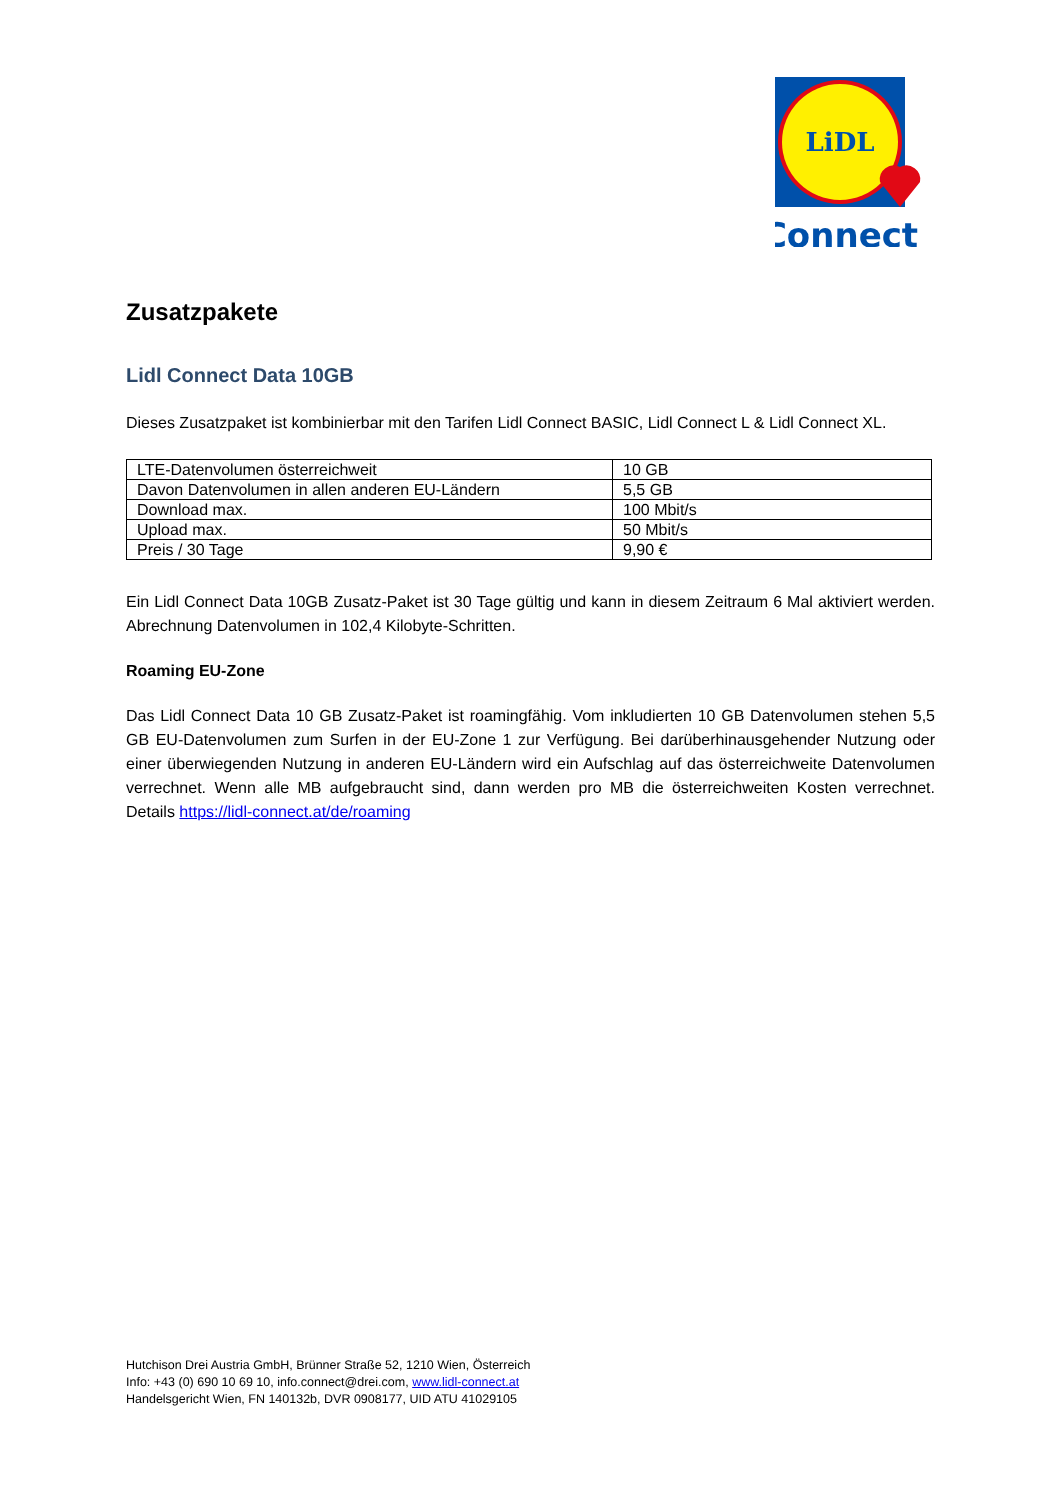LiDL
Connect
Zusatzpakete
Lidl Connect Data 10GB
Dieses Zusatzpaket ist kombinierbar mit den Tarifen Lidl Connect BASIC, Lidl Connect L & Lidl Connect XL.
| LTE-Datenvolumen österreichweit | 10 GB |
| Davon Datenvolumen in allen anderen EU-Ländern | 5,5 GB |
| Download max. | 100 Mbit/s |
| Upload max. | 50 Mbit/s |
| Preis / 30 Tage | 9,90 € |
Ein Lidl Connect Data 10GB Zusatz-Paket ist 30 Tage gültig und kann in diesem Zeitraum 6 Mal aktiviert werden. Abrechnung Datenvolumen in 102,4 Kilobyte-Schritten.
Roaming EU-Zone
Das Lidl Connect Data 10 GB Zusatz-Paket ist roamingfähig. Vom inkludierten 10 GB Datenvolumen stehen 5,5 GB EU-Datenvolumen zum Surfen in der EU-Zone 1 zur Verfügung. Bei darüberhinausgehender Nutzung oder einer überwiegenden Nutzung in anderen EU-Ländern wird ein Aufschlag auf das österreichweite Datenvolumen verrechnet. Wenn alle MB aufgebraucht sind, dann werden pro MB die österreichweiten Kosten verrechnet. Details https://lidl-connect.at/de/roaming
Hutchison Drei Austria GmbH, Brünner Straße 52, 1210 Wien, Österreich
Info: +43 (0) 690 10 69 10, info.connect@drei.com, www.lidl-connect.at
Handelsgericht Wien, FN 140132b, DVR 0908177, UID ATU 41029105